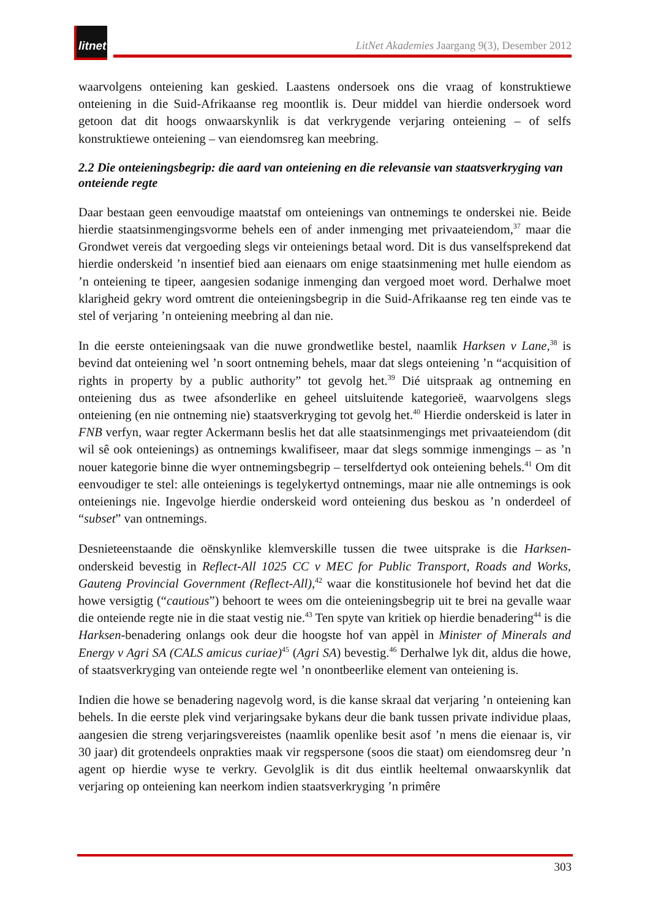litnet
LitNet Akademies Jaargang 9(3), Desember 2012
waarvolgens onteiening kan geskied. Laastens ondersoek ons die vraag of konstruktiewe onteiening in die Suid-Afrikaanse reg moontlik is. Deur middel van hierdie ondersoek word getoon dat dit hoogs onwaarskynlik is dat verkrygende verjaring onteiening – of selfs konstruktiewe onteiening – van eiendomsreg kan meebring.
2.2 Die onteieningsbegrip: die aard van onteiening en die relevansie van staatsverkryging van onteiende regte
Daar bestaan geen eenvoudige maatstaf om onteienings van ontnemings te onderskei nie. Beide hierdie staatsinmengingsvorme behels een of ander inmenging met privaateiendom,<sup>37</sup> maar die Grondwet vereis dat vergoeding slegs vir onteienings betaal word. Dit is dus vanselfsprekend dat hierdie onderskeid ’n insentief bied aan eienaars om enige staatsinmening met hulle eiendom as ’n onteiening te tipeer, aangesien sodanige inmenging dan vergoed moet word. Derhalwe moet klarigheid gekry word omtrent die onteieningsbegrip in die Suid-Afrikaanse reg ten einde vas te stel of verjaring ’n onteiening meebring al dan nie.
In die eerste onteieningsaak van die nuwe grondwetlike bestel, naamlik Harksen v Lane,<sup>38</sup> is bevind dat onteiening wel ’n soort ontneming behels, maar dat slegs onteiening ’n “acquisition of rights in property by a public authority” tot gevolg het.<sup>39</sup> Dié uitspraak ag ontneming en onteiening dus as twee afsonderlike en geheel uitsluitende kategorieë, waarvolgens slegs onteiening (en nie ontneming nie) staatsverkryging tot gevolg het.<sup>40</sup> Hierdie onderskeid is later in FNB verfyn, waar regter Ackermann beslis het dat alle staatsinmengings met privaateiendom (dit wil sê ook onteienings) as ontnemings kwalifiseer, maar dat slegs sommige inmengings – as ’n nouer kategorie binne die wyer ontnemingsbegrip – terselfdertyd ook onteiening behels.<sup>41</sup> Om dit eenvoudiger te stel: alle onteienings is tegelykertyd ontnemings, maar nie alle ontnemings is ook onteienings nie. Ingevolge hierdie onderskeid word onteiening dus beskou as ’n onderdeel of “subset” van ontnemings.
Desnieteenstaande die oënskynlike klemverskille tussen die twee uitsprake is die Harksen-onderskeid bevestig in Reflect-All 1025 CC v MEC for Public Transport, Roads and Works, Gauteng Provincial Government (Reflect-All),<sup>42</sup> waar die konstitusionele hof bevind het dat die howe versigtig (“cautious”) behoort te wees om die onteieningsbegrip uit te brei na gevalle waar die onteiende regte nie in die staat vestig nie.<sup>43</sup> Ten spyte van kritiek op hierdie benadering<sup>44</sup> is die Harksen-benadering onlangs ook deur die hoogste hof van appèl in Minister of Minerals and Energy v Agri SA (CALS amicus curiae)<sup>45</sup> (Agri SA) bevestig.<sup>46</sup> Derhalwe lyk dit, aldus die howe, of staatsverkryging van onteiende regte wel ’n onontbeerlike element van onteiening is.
Indien die howe se benadering nagevolg word, is die kanse skraal dat verjaring ’n onteiening kan behels. In die eerste plek vind verjaringsake bykans deur die bank tussen private individue plaas, aangesien die streng verjaringsvereistes (naamlik openlike besit asof ’n mens die eienaar is, vir 30 jaar) dit grotendeels onprakties maak vir regspersone (soos die staat) om eiendomsreg deur ’n agent op hierdie wyse te verkry. Gevolglik is dit dus eintlik heeltemal onwaarskynlik dat verjaring op onteiening kan neerkom indien staatsverkryging ’n primêre
303